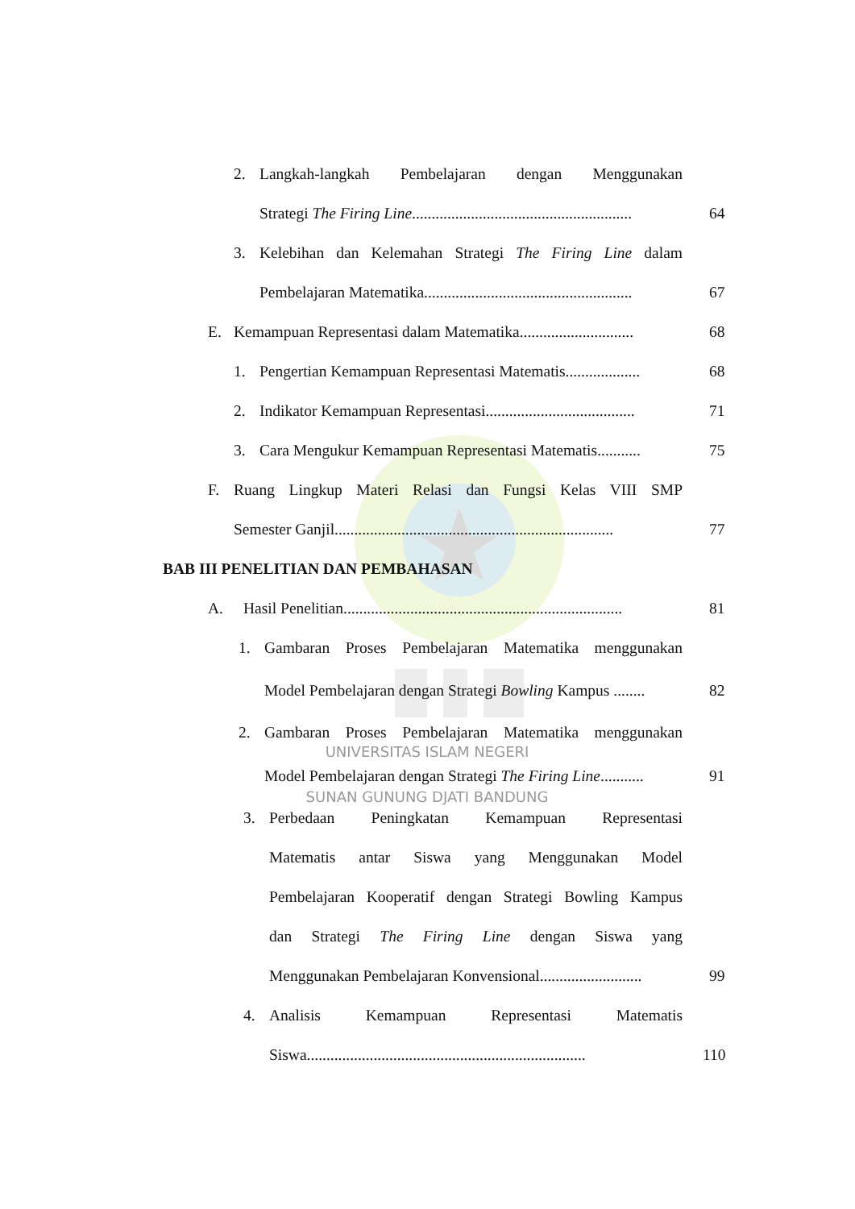2. Langkah-langkah Pembelajaran dengan Menggunakan
Strategi The Firing Line........................................................ 64
3. Kelebihan dan Kelemahan Strategi The Firing Line dalam
Pembelajaran Matematika..................................................... 67
E. Kemampuan Representasi dalam Matematika............................. 68
1. Pengertian Kemampuan Representasi Matematis................... 68
2. Indikator Kemampuan Representasi...................................... 71
3. Cara Mengukur Kemampuan Representasi Matematis........... 75
F. Ruang Lingkup Materi Relasi dan Fungsi Kelas VIII SMP
Semester Ganjil....................................................................... 77
BAB III PENELITIAN DAN PEMBAHASAN
A. Hasil Penelitian....................................................................... 81
1. Gambaran Proses Pembelajaran Matematika menggunakan
Model Pembelajaran dengan Strategi Bowling Kampus ........ 82
2. Gambaran Proses Pembelajaran Matematika menggunakan
UNIVERSITAS ISLAM NEGERI
Model Pembelajaran dengan Strategi The Firing Line........... 91
SUNAN GUNUNG DJATI BANDUNG
3. Perbedaan Peningkatan Kemampuan Representasi
Matematis antar Siswa yang Menggunakan Model
Pembelajaran Kooperatif dengan Strategi Bowling Kampus
dan Strategi The Firing Line dengan Siswa yang
Menggunakan Pembelajaran Konvensional.......................... 99
4. Analisis Kemampuan Representasi Matematis
Siswa....................................................................... 110